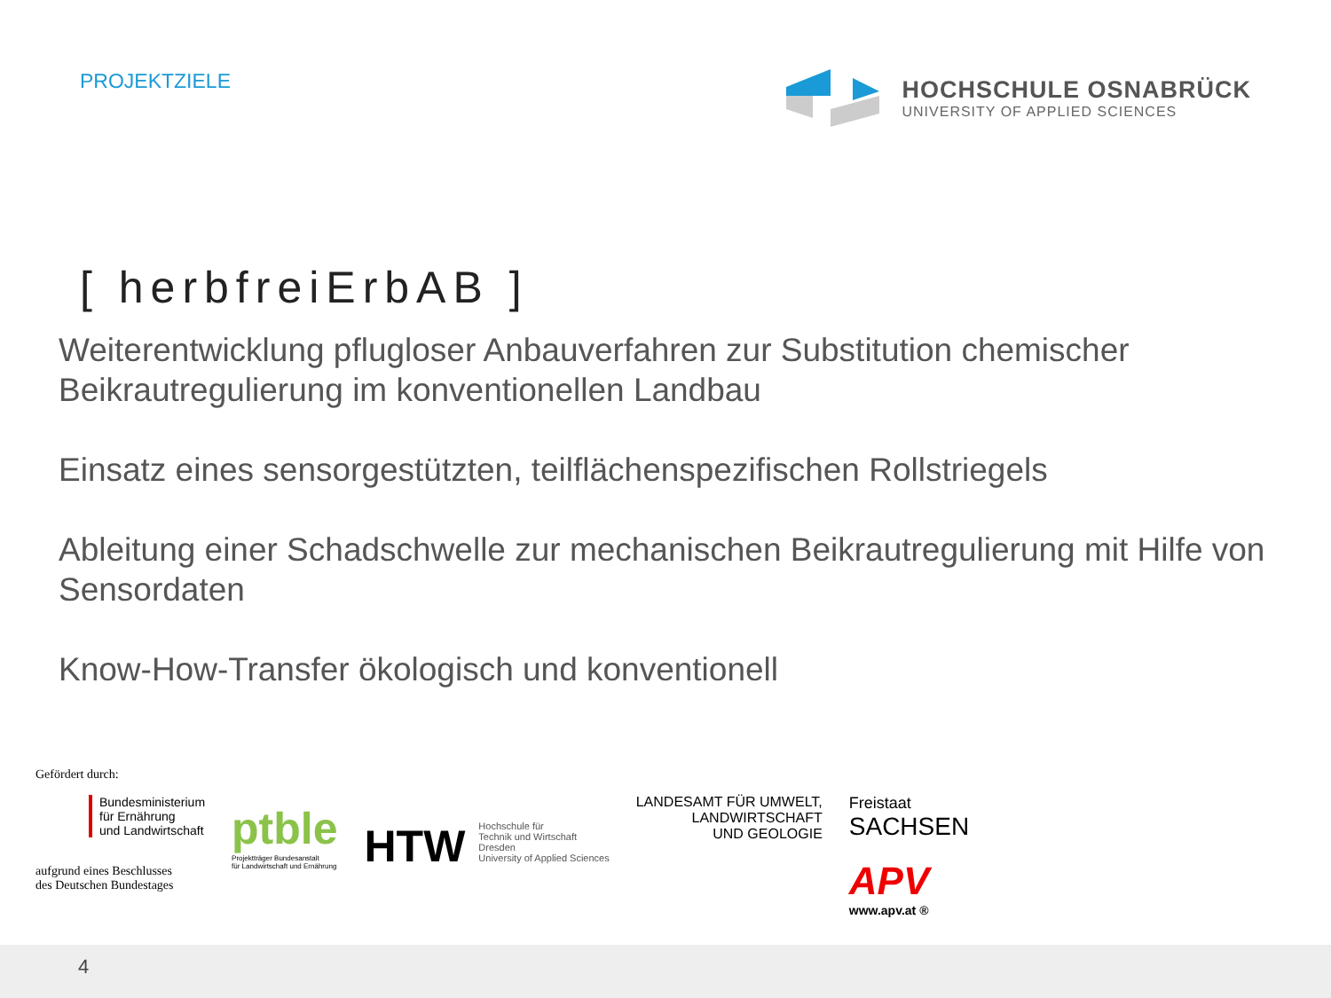PROJEKTZIELE
HOCHSCHULE OSNABRÜCK
UNIVERSITY OF APPLIED SCIENCES
[ herbfreiErbAB ]
Weiterentwicklung pflugloser Anbauverfahren zur Substitution chemischer Beikrautregulierung im konventionellen Landbau
Einsatz eines sensorgestützten, teilflächenspezifischen Rollstriegels
Ableitung einer Schadschwelle zur mechanischen Beikrautregulierung mit Hilfe von Sensordaten
Know-How-Transfer ökologisch und konventionell
Gefördert durch:
Bundesministerium
für Ernährung
und Landwirtschaft
aufgrund eines Beschlusses
des Deutschen Bundestages
ptble
Projektträger Bundesanstalt
für Landwirtschaft und Ernährung
HTW
Hochschule für
Technik und Wirtschaft
Dresden
University of Applied Sciences
LANDESAMT FÜR UMWELT,
LANDWIRTSCHAFT
UND GEOLOGIE
Freistaat
SACHSEN
APV
www.apv.at ®
4